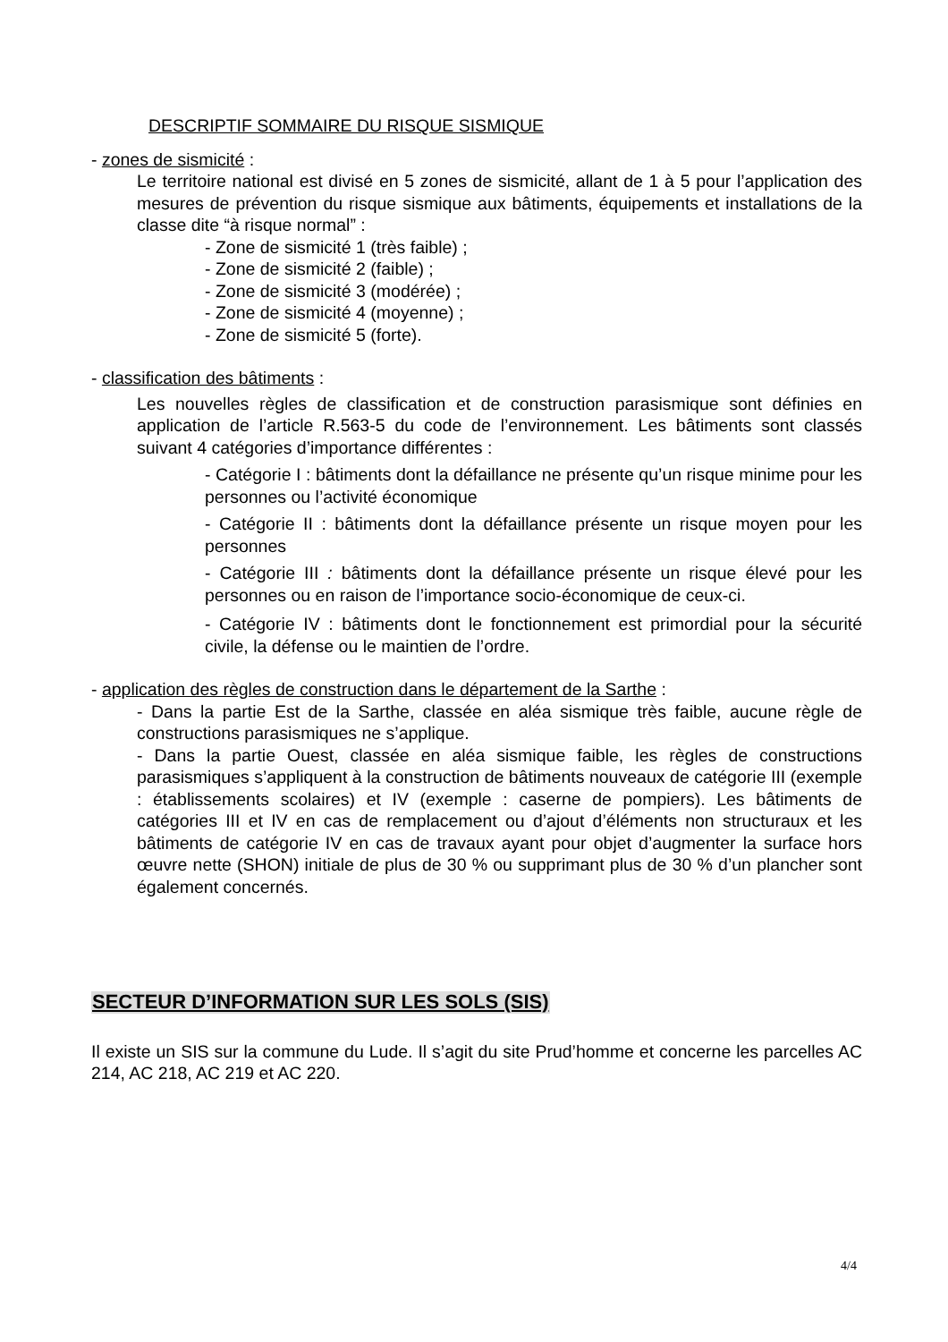DESCRIPTIF SOMMAIRE DU RISQUE SISMIQUE
- zones de sismicité :
Le territoire national est divisé en 5 zones de sismicité, allant de 1 à 5 pour l’application des mesures de prévention du risque sismique aux bâtiments, équipements et installations de la classe dite “à risque normal” :
- Zone de sismicité 1 (très faible) ;
- Zone de sismicité 2 (faible) ;
- Zone de sismicité 3 (modérée) ;
- Zone de sismicité 4 (moyenne) ;
- Zone de sismicité 5 (forte).
- classification des bâtiments :
Les nouvelles règles de classification et de construction parasismique sont définies en application de l’article R.563-5 du code de l’environnement. Les bâtiments sont classés suivant 4 catégories d’importance différentes :
- Catégorie I : bâtiments dont la défaillance ne présente qu’un risque minime pour les personnes ou l’activité économique
- Catégorie II : bâtiments dont la défaillance présente un risque moyen pour les personnes
- Catégorie III : bâtiments dont la défaillance présente un risque élevé pour les personnes ou en raison de l’importance socio-économique de ceux-ci.
- Catégorie IV : bâtiments dont le fonctionnement est primordial pour la sécurité civile, la défense ou le maintien de l’ordre.
- application des règles de construction dans le département de la Sarthe :
- Dans la partie Est de la Sarthe, classée en aléa sismique très faible, aucune règle de constructions parasismiques ne s’applique.
- Dans la partie Ouest, classée en aléa sismique faible, les règles de constructions parasismiques s’appliquent à la construction de bâtiments nouveaux de catégorie III (exemple : établissements scolaires) et IV (exemple : caserne de pompiers). Les bâtiments de catégories III et IV en cas de remplacement ou d’ajout d’éléments non structuraux et les bâtiments de catégorie IV en cas de travaux ayant pour objet d’augmenter la surface hors œuvre nette (SHON) initiale de plus de 30 % ou supprimant plus de 30 % d’un plancher sont également concernés.
SECTEUR D’INFORMATION SUR LES SOLS (SIS)
Il existe un SIS sur la commune du Lude. Il s’agit du site Prud’homme et concerne les parcelles AC 214, AC 218, AC 219 et AC 220.
4/4